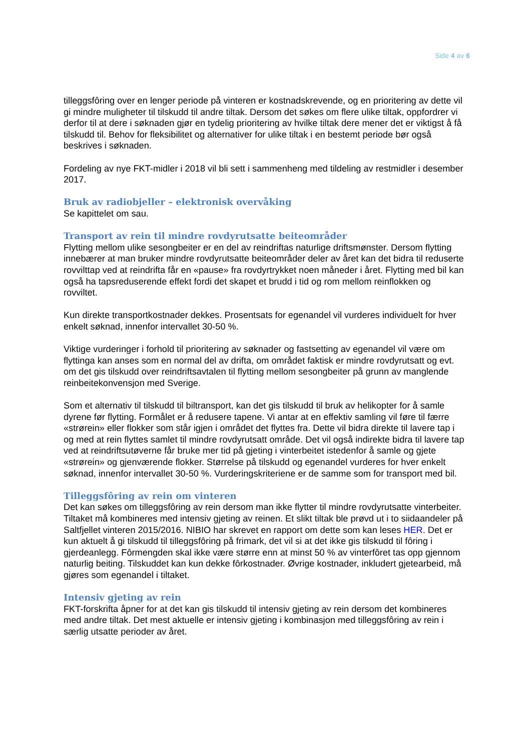Side 4 av 6
tilleggsfôring over en lenger periode på vinteren er kostnadskrevende, og en prioritering av dette vil gi mindre muligheter til tilskudd til andre tiltak. Dersom det søkes om flere ulike tiltak, oppfordrer vi derfor til at dere i søknaden gjør en tydelig prioritering av hvilke tiltak dere mener det er viktigst å få tilskudd til. Behov for fleksibilitet og alternativer for ulike tiltak i en bestemt periode bør også beskrives i søknaden.
Fordeling av nye FKT-midler i 2018 vil bli sett i sammenheng med tildeling av restmidler i desember 2017.
Bruk av radiobjeller – elektronisk overvåking
Se kapittelet om sau.
Transport av rein til mindre rovdyrutsatte beiteområder
Flytting mellom ulike sesongbeiter er en del av reindriftas naturlige driftsmønster. Dersom flytting innebærer at man bruker mindre rovdyrutsatte beiteområder deler av året kan det bidra til reduserte rovvilttap ved at reindrifta får en «pause» fra rovdyrtrykket noen måneder i året. Flytting med bil kan også ha tapsreduserende effekt fordi det skapet et brudd i tid og rom mellom reinflokken og rovviltet.
Kun direkte transportkostnader dekkes. Prosentsats for egenandel vil vurderes individuelt for hver enkelt søknad, innenfor intervallet 30-50 %.
Viktige vurderinger i forhold til prioritering av søknader og fastsetting av egenandel vil være om flyttinga kan anses som en normal del av drifta, om området faktisk er mindre rovdyrutsatt og evt. om det gis tilskudd over reindriftsavtalen til flytting mellom sesongbeiter på grunn av manglende reinbeitekonvensjon med Sverige.
Som et alternativ til tilskudd til biltransport, kan det gis tilskudd til bruk av helikopter for å samle dyrene før flytting. Formålet er å redusere tapene. Vi antar at en effektiv samling vil føre til færre «strørein» eller flokker som står igjen i området det flyttes fra. Dette vil bidra direkte til lavere tap i og med at rein flyttes samlet til mindre rovdyrutsatt område. Det vil også indirekte bidra til lavere tap ved at reindriftsutøverne får bruke mer tid på gjeting i vinterbeitet istedenfor å samle og gjete «strørein» og gjenværende flokker. Størrelse på tilskudd og egenandel vurderes for hver enkelt søknad, innenfor intervallet 30-50 %. Vurderingskriteriene er de samme som for transport med bil.
Tilleggsfôring av rein om vinteren
Det kan søkes om tilleggsfôring av rein dersom man ikke flytter til mindre rovdyrutsatte vinterbeiter. Tiltaket må kombineres med intensiv gjeting av reinen. Et slikt tiltak ble prøvd ut i to siidaandeler på Saltfjellet vinteren 2015/2016. NIBIO har skrevet en rapport om dette som kan leses HER. Det er kun aktuelt å gi tilskudd til tilleggsfôring på frimark, det vil si at det ikke gis tilskudd til fôring i gjerdeanlegg. Fôrmengden skal ikke være større enn at minst 50 % av vinterfôret tas opp gjennom naturlig beiting. Tilskuddet kan kun dekke fôrkostnader. Øvrige kostnader, inkludert gjetearbeid, må gjøres som egenandel i tiltaket.
Intensiv gjeting av rein
FKT-forskrifta åpner for at det kan gis tilskudd til intensiv gjeting av rein dersom det kombineres med andre tiltak. Det mest aktuelle er intensiv gjeting i kombinasjon med tilleggsfôring av rein i særlig utsatte perioder av året.